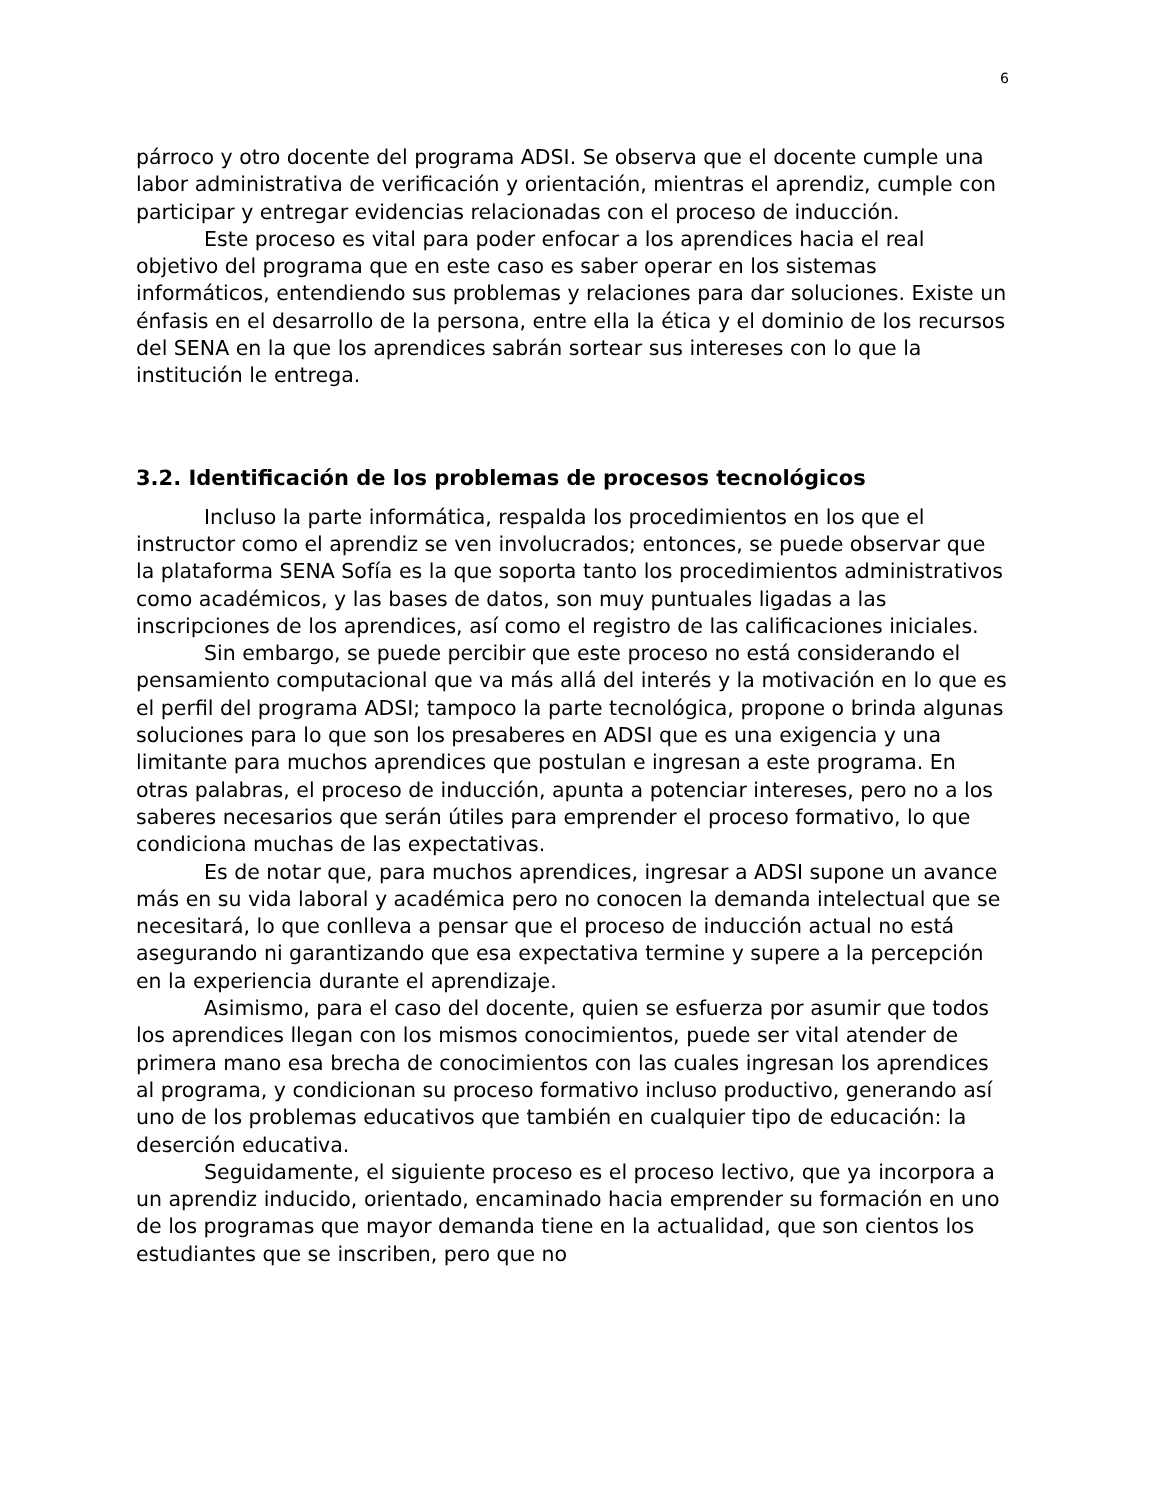6
párroco y otro docente del programa ADSI. Se observa que el docente cumple una labor administrativa de verificación y orientación, mientras el aprendiz, cumple con participar y entregar evidencias relacionadas con el proceso de inducción.
Este proceso es vital para poder enfocar a los aprendices hacia el real objetivo del programa que en este caso es saber operar en los sistemas informáticos, entendiendo sus problemas y relaciones para dar soluciones. Existe un énfasis en el desarrollo de la persona, entre ella la ética y el dominio de los recursos del SENA en la que los aprendices sabrán sortear sus intereses con lo que la institución le entrega.
3.2. Identificación de los problemas de procesos tecnológicos
Incluso la parte informática, respalda los procedimientos en los que el instructor como el aprendiz se ven involucrados; entonces, se puede observar que la plataforma SENA Sofía es la que soporta tanto los procedimientos administrativos como académicos, y las bases de datos, son muy puntuales ligadas a las inscripciones de los aprendices, así como el registro de las calificaciones iniciales.
Sin embargo, se puede percibir que este proceso no está considerando el pensamiento computacional que va más allá del interés y la motivación en lo que es el perfil del programa ADSI; tampoco la parte tecnológica, propone o brinda algunas soluciones para lo que son los presaberes en ADSI que es una exigencia y una limitante para muchos aprendices que postulan e ingresan a este programa. En otras palabras, el proceso de inducción, apunta a potenciar intereses, pero no a los saberes necesarios que serán útiles para emprender el proceso formativo, lo que condiciona muchas de las expectativas.
Es de notar que, para muchos aprendices, ingresar a ADSI supone un avance más en su vida laboral y académica pero no conocen la demanda intelectual que se necesitará, lo que conlleva a pensar que el proceso de inducción actual no está asegurando ni garantizando que esa expectativa termine y supere a la percepción en la experiencia durante el aprendizaje.
Asimismo, para el caso del docente, quien se esfuerza por asumir que todos los aprendices llegan con los mismos conocimientos, puede ser vital atender de primera mano esa brecha de conocimientos con las cuales ingresan los aprendices al programa, y condicionan su proceso formativo incluso productivo, generando así uno de los problemas educativos que también en cualquier tipo de educación: la deserción educativa.
Seguidamente, el siguiente proceso es el proceso lectivo, que ya incorpora a un aprendiz inducido, orientado, encaminado hacia emprender su formación en uno de los programas que mayor demanda tiene en la actualidad, que son cientos los estudiantes que se inscriben, pero que no